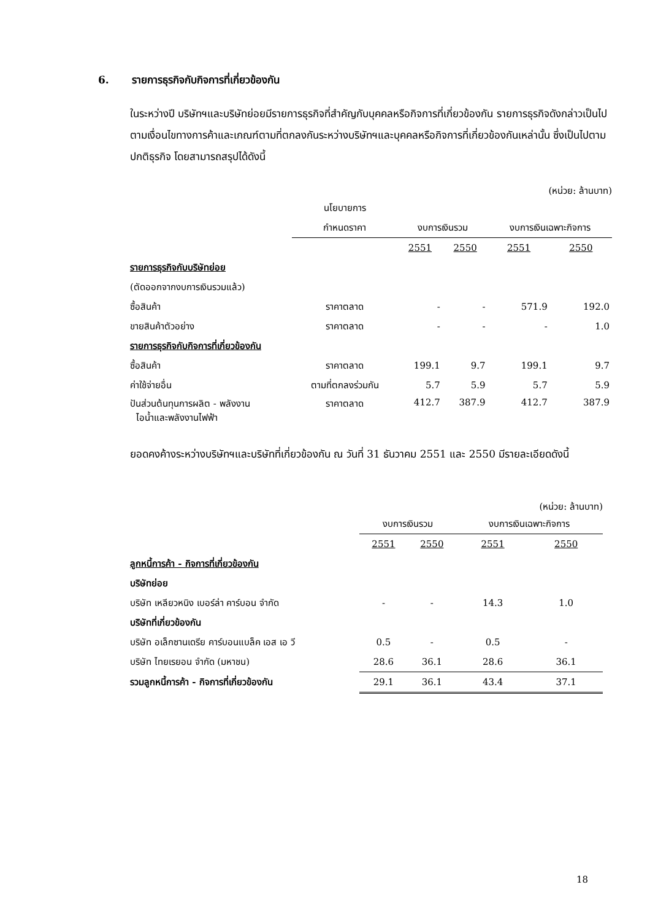6. รายการธุรกิจกับกิจการที่เกี่ยวข้องกัน
ในระหว่างปี บริษัทฯและบริษัทย่อยมีรายการธุรกิจที่สำคัญกับบุคคลหรือกิจการที่เกี่ยวข้องกัน รายการธุรกิจดังกล่าวเป็นไปตามเงื่อนไขทางการค้าและเกณฑ์ตามที่ตกลงกันระหว่างบริษัทฯและบุคคลหรือกิจการที่เกี่ยวข้องกันเหล่านั้น ซึ่งเป็นไปตามปกติธุรกิจ โดยสามารถสรุปได้ดังนี้
(หน่วย: ล้านบาท)
| | นโยบายการ | | | | |
| | กำหนดราคา | งบการเงินรวม | | งบการเงินเฉพาะกิจการ | |
| | | 2551 | 2550 | 2551 | 2550 |
| รายการธุรกิจกับบริษัทย่อย | | | | | |
| (ตัดออกจากงบการเงินรวมแล้ว) | | | | | |
| ซื้อสินค้า | ราคาตลาด | - | - | 571.9 | 192.0 |
| ขายสินค้าตัวอย่าง | ราคาตลาด | - | - | - | 1.0 |
| รายการธุรกิจกับกิจการที่เกี่ยวข้องกัน | | | | | |
| ซื้อสินค้า | ราคาตลาด | 199.1 | 9.7 | 199.1 | 9.7 |
| ค่าใช้จ่ายอื่น | ตามที่ตกลงร่วมกัน | 5.7 | 5.9 | 5.7 | 5.9 |
| ปันส่วนต้นทุนการผลิต - พลังงาน ไอน้ำและพลังงานไฟฟ้า | ราคาตลาด | 412.7 | 387.9 | 412.7 | 387.9 |
ยอดคงค้างระหว่างบริษัทฯและบริษัทที่เกี่ยวข้องกัน ณ วันที่ 31 ธันวาคม 2551 และ 2550 มีรายละเอียดดังนี้
(หน่วย: ล้านบาท)
| | งบการเงินรวม | | งบการเงินเฉพาะกิจการ | |
| | 2551 | 2550 | 2551 | 2550 |
| ลูกหนี้การค้า - กิจการที่เกี่ยวข้องกัน | | | | |
| บริษัทย่อย | | | | |
| บริษัท เหลียวหนิง เบอร์ล่า คาร์บอน จำกัด | - | - | 14.3 | 1.0 |
| บริษัทที่เกี่ยวข้องกัน | | | | |
| บริษัท อเล็กซานเดรีย คาร์บอนแบล็ค เอส เอ วี | 0.5 | - | 0.5 | - |
| บริษัท ไทยเรยอน จำกัด (มหาชน) | 28.6 | 36.1 | 28.6 | 36.1 |
| รวมลูกหนี้การค้า - กิจการที่เกี่ยวข้องกัน | 29.1 | 36.1 | 43.4 | 37.1 |
18